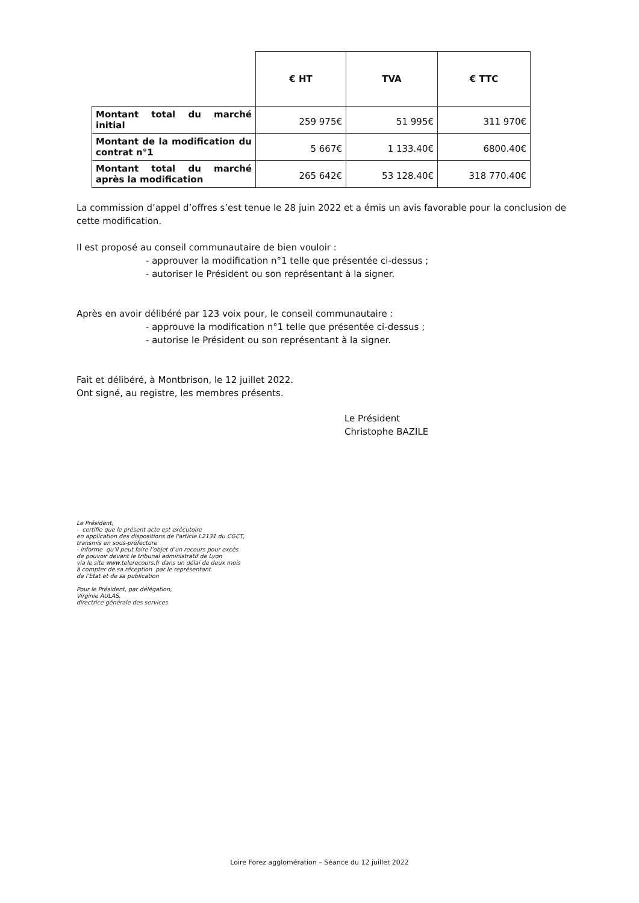| | € HT | TVA | € TTC |
| Montant total du marché initial | 259 975€ | 51 995€ | 311 970€ |
| Montant de la modification du contrat n°1 | 5 667€ | 1 133.40€ | 6800.40€ |
| Montant total du marché après la modification | 265 642€ | 53 128.40€ | 318 770.40€ |
La commission d’appel d’offres s’est tenue le 28 juin 2022 et a émis un avis favorable pour la conclusion de cette modification.
Il est proposé au conseil communautaire de bien vouloir :
- approuver la modification n°1 telle que présentée ci-dessus ;
- autoriser le Président ou son représentant à la signer.
Après en avoir délibéré par 123 voix pour, le conseil communautaire :
- approuve la modification n°1 telle que présentée ci-dessus ;
- autorise le Président ou son représentant à la signer.
Fait et délibéré, à Montbrison, le 12 juillet 2022.
Ont signé, au registre, les membres présents.
Le Président
Christophe BAZILE
Le Président,
- certifie que le présent acte est exécutoire
en application des dispositions de l'article L2131 du CGCT,
transmis en sous-préfecture
- informe qu’il peut faire l’objet d’un recours pour excès
de pouvoir devant le tribunal administratif de Lyon
via le site www.telerecours.fr dans un délai de deux mois
à compter de sa réception par le représentant
de l’Etat et de sa publication
Pour le Président, par délégation,
Virginie AULAS,
directrice générale des services
Loire Forez agglomération – Séance du 12 juillet 2022